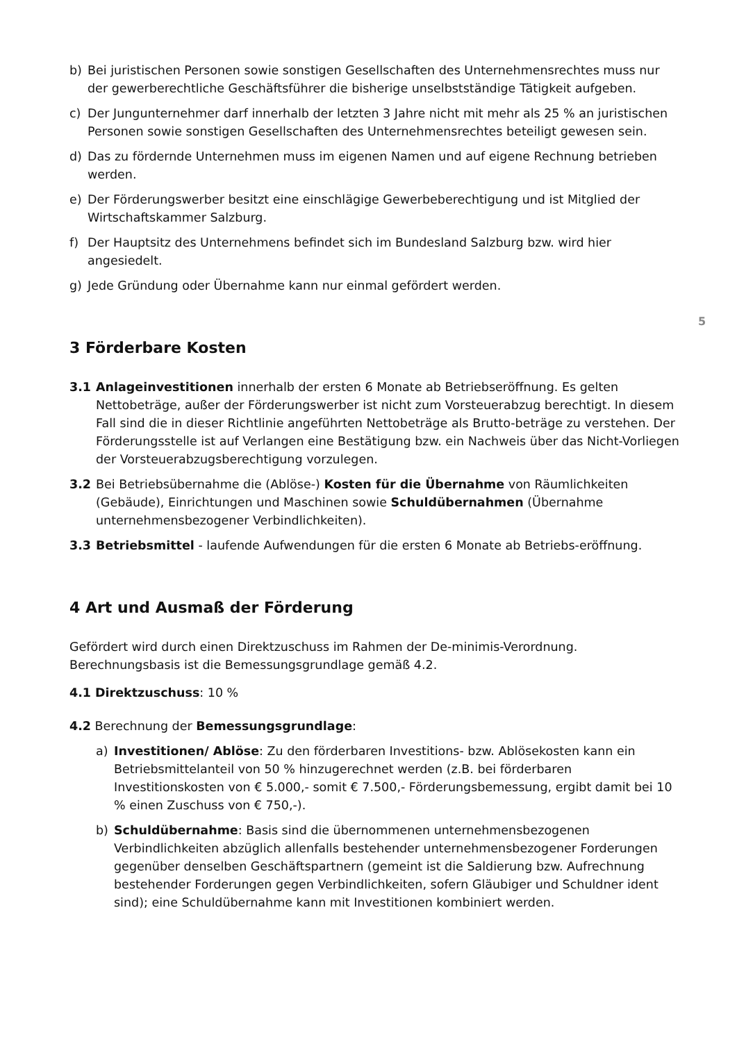5
b) Bei juristischen Personen sowie sonstigen Gesellschaften des Unternehmensrechtes muss nur der gewerberechtliche Geschäftsführer die bisherige unselbstständige Tätigkeit aufgeben.
c) Der Jungunternehmer darf innerhalb der letzten 3 Jahre nicht mit mehr als 25 % an juristischen Personen sowie sonstigen Gesellschaften des Unternehmensrechtes beteiligt gewesen sein.
d) Das zu fördernde Unternehmen muss im eigenen Namen und auf eigene Rechnung betrieben werden.
e) Der Förderungswerber besitzt eine einschlägige Gewerbeberechtigung und ist Mitglied der Wirtschaftskammer Salzburg.
f) Der Hauptsitz des Unternehmens befindet sich im Bundesland Salzburg bzw. wird hier angesiedelt.
g) Jede Gründung oder Übernahme kann nur einmal gefördert werden.
3 Förderbare Kosten
3.1 Anlageinvestitionen innerhalb der ersten 6 Monate ab Betriebseröffnung. Es gelten Nettobeträge, außer der Förderungswerber ist nicht zum Vorsteuerabzug berechtigt. In diesem Fall sind die in dieser Richtlinie angeführten Nettobeträge als Brutto-beträge zu verstehen. Der Förderungsstelle ist auf Verlangen eine Bestätigung bzw. ein Nachweis über das Nicht-Vorliegen der Vorsteuerabzugsberechtigung vorzulegen.
3.2 Bei Betriebsübernahme die (Ablöse-) Kosten für die Übernahme von Räumlichkeiten (Gebäude), Einrichtungen und Maschinen sowie Schuldübernahmen (Übernahme unternehmensbezogener Verbindlichkeiten).
3.3 Betriebsmittel - laufende Aufwendungen für die ersten 6 Monate ab Betriebs-eröffnung.
4 Art und Ausmaß der Förderung
Gefördert wird durch einen Direktzuschuss im Rahmen der De-minimis-Verordnung. Berechnungsbasis ist die Bemessungsgrundlage gemäß 4.2.
4.1 Direktzuschuss: 10 %
4.2 Berechnung der Bemessungsgrundlage:
a) Investitionen/ Ablöse: Zu den förderbaren Investitions- bzw. Ablösekosten kann ein Betriebsmittelanteil von 50 % hinzugerechnet werden (z.B. bei förderbaren Investitionskosten von € 5.000,- somit € 7.500,- Förderungsbemessung, ergibt damit bei 10 % einen Zuschuss von € 750,-).
b) Schuldübernahme: Basis sind die übernommenen unternehmensbezogenen Verbindlichkeiten abzüglich allenfalls bestehender unternehmensbezogener Forderungen gegenüber denselben Geschäftspartnern (gemeint ist die Saldierung bzw. Aufrechnung bestehender Forderungen gegen Verbindlichkeiten, sofern Gläubiger und Schuldner ident sind); eine Schuldübernahme kann mit Investitionen kombiniert werden.